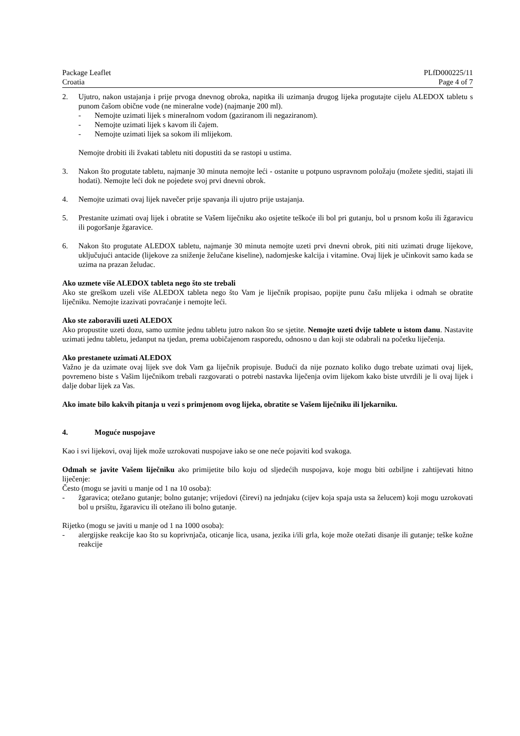Package Leaflet PLfD000225/11
Croatia Page 4 of 7
2. Ujutro, nakon ustajanja i prije prvoga dnevnog obroka, napitka ili uzimanja drugog lijeka progutajte cijelu ALEDOX tabletu s punom čašom obične vode (ne mineralne vode) (najmanje 200 ml).
- Nemojte uzimati lijek s mineralnom vodom (gaziranom ili negaziranom).
- Nemojte uzimati lijek s kavom ili čajem.
- Nemojte uzimati lijek sa sokom ili mlijekom.
Nemojte drobiti ili žvakati tabletu niti dopustiti da se rastopi u ustima.
3. Nakon što progutate tabletu, najmanje 30 minuta nemojte leći - ostanite u potpuno uspravnom položaju (možete sjediti, stajati ili hodati). Nemojte leći dok ne pojedete svoj prvi dnevni obrok.
4. Nemojte uzimati ovaj lijek navečer prije spavanja ili ujutro prije ustajanja.
5. Prestanite uzimati ovaj lijek i obratite se Vašem liječniku ako osjetite teškoće ili bol pri gutanju, bol u prsnom košu ili žgaravicu ili pogoršanje žgaravice.
6. Nakon što progutate ALEDOX tabletu, najmanje 30 minuta nemojte uzeti prvi dnevni obrok, piti niti uzimati druge lijekove, uključujući antacide (lijekove za sniženje želučane kiseline), nadomjeske kalcija i vitamine. Ovaj lijek je učinkovit samo kada se uzima na prazan želudac.
Ako uzmete više ALEDOX tableta nego što ste trebali
Ako ste greškom uzeli više ALEDOX tableta nego što Vam je liječnik propisao, popijte punu čašu mlijeka i odmah se obratite liječniku. Nemojte izazivati povraćanje i nemojte leći.
Ako ste zaboravili uzeti ALEDOX
Ako propustite uzeti dozu, samo uzmite jednu tabletu jutro nakon što se sjetite. Nemojte uzeti dvije tablete u istom danu. Nastavite uzimati jednu tabletu, jedanput na tjedan, prema uobičajenom rasporedu, odnosno u dan koji ste odabrali na početku liječenja.
Ako prestanete uzimati ALEDOX
Važno je da uzimate ovaj lijek sve dok Vam ga liječnik propisuje. Budući da nije poznato koliko dugo trebate uzimati ovaj lijek, povremeno biste s Vašim liječnikom trebali razgovarati o potrebi nastavka liječenja ovim lijekom kako biste utvrdili je li ovaj lijek i dalje dobar lijek za Vas.
Ako imate bilo kakvih pitanja u vezi s primjenom ovog lijeka, obratite se Vašem liječniku ili ljekarniku.
4. Moguće nuspojave
Kao i svi lijekovi, ovaj lijek može uzrokovati nuspojave iako se one neće pojaviti kod svakoga.
Odmah se javite Vašem liječniku ako primijetite bilo koju od sljedećih nuspojava, koje mogu biti ozbiljne i zahtijevati hitno liječenje:
Često (mogu se javiti u manje od 1 na 10 osoba):
- žgaravica; otežano gutanje; bolno gutanje; vrijedovi (čirevi) na jednjaku (cijev koja spaja usta sa želucem) koji mogu uzrokovati bol u prsištu, žgaravicu ili otežano ili bolno gutanje.
Rijetko (mogu se javiti u manje od 1 na 1000 osoba):
- alergijske reakcije kao što su koprivnjača, oticanje lica, usana, jezika i/ili grla, koje može otežati disanje ili gutanje; teške kožne reakcije